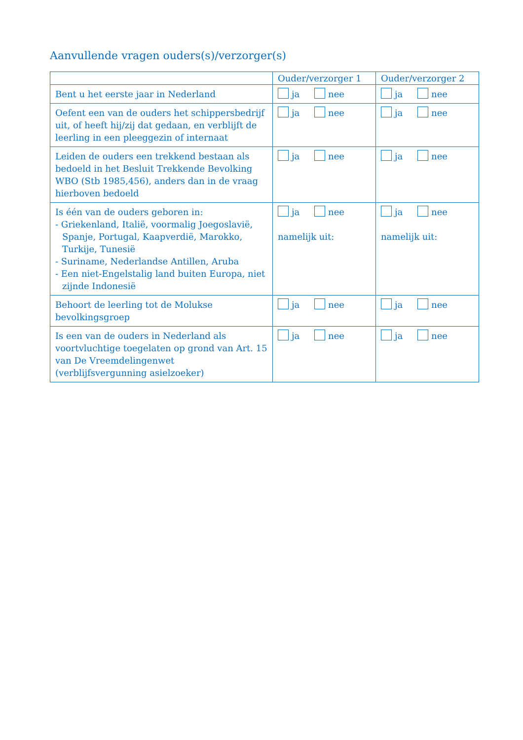Aanvullende vragen ouders(s)/verzorger(s)
| | Ouder/verzorger 1 | Ouder/verzorger 2 |
| --- | --- | --- |
| Bent u het eerste jaar in Nederland | ja nee | ja nee |
| Oefent een van de ouders het schippersbedrijf uit, of heeft hij/zij dat gedaan, en verblijft de leerling in een pleeggezin of internaat | ja nee | ja nee |
| Leiden de ouders een trekkend bestaan als bedoeld in het Besluit Trekkende Bevolking WBO (Stb 1985,456), anders dan in de vraag hierboven bedoeld | ja nee | ja nee |
| Is één van de ouders geboren in: - Griekenland, Italië, voormalig Joegoslavië, Spanje, Portugal, Kaapverdië, Marokko, Turkije, Tunesië - Suriname, Nederlandse Antillen, Aruba - Een niet-Engelstalig land buiten Europa, niet zijnde Indonesië | ja nee namelijk uit: | ja nee namelijk uit: |
| Behoort de leerling tot de Molukse bevolkingsgroep | ja nee | ja nee |
| Is een van de ouders in Nederland als voortvluchtige toegelaten op grond van Art. 15 van De Vreemdelingenwet (verblijfsvergunning asielzoeker) | ja nee | ja nee |